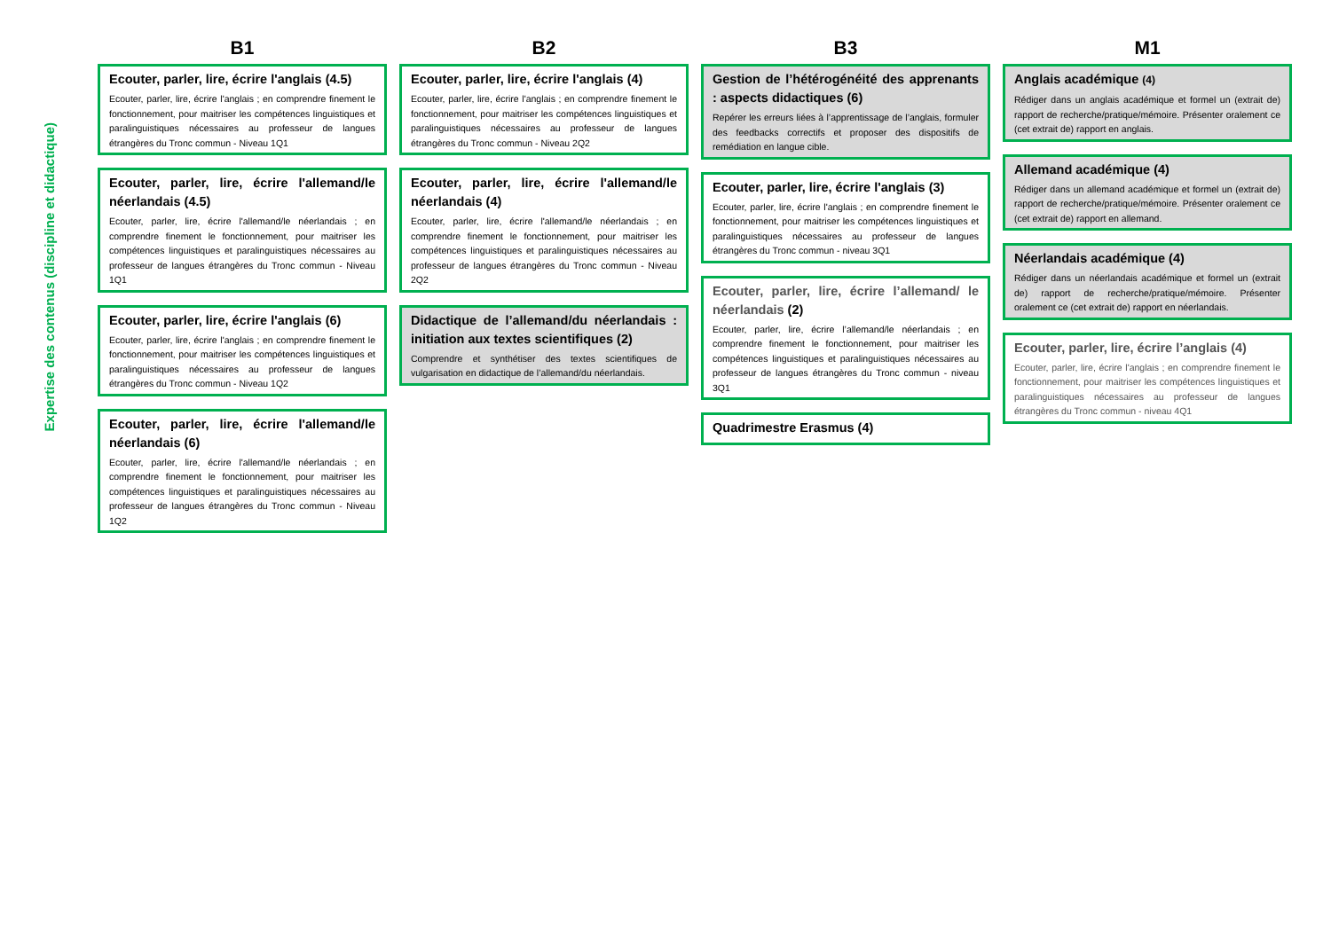Expertise des contenus (discipline et didactique)
B1
Ecouter, parler, lire, écrire l'anglais (4.5)
Ecouter, parler, lire, écrire l'anglais ; en comprendre finement le fonctionnement, pour maitriser les compétences linguistiques et paralinguistiques nécessaires au professeur de langues étrangères du Tronc commun - Niveau 1Q1
Ecouter, parler, lire, écrire l'allemand/le néerlandais (4.5)
Ecouter, parler, lire, écrire l'allemand/le néerlandais ; en comprendre finement le fonctionnement, pour maitriser les compétences linguistiques et paralinguistiques nécessaires au professeur de langues étrangères du Tronc commun - Niveau 1Q1
Ecouter, parler, lire, écrire l'anglais (6)
Ecouter, parler, lire, écrire l'anglais ; en comprendre finement le fonctionnement, pour maitriser les compétences linguistiques et paralinguistiques nécessaires au professeur de langues étrangères du Tronc commun - Niveau 1Q2
Ecouter, parler, lire, écrire l'allemand/le néerlandais (6)
Ecouter, parler, lire, écrire l'allemand/le néerlandais ; en comprendre finement le fonctionnement, pour maitriser les compétences linguistiques et paralinguistiques nécessaires au professeur de langues étrangères du Tronc commun - Niveau 1Q2
B2
Ecouter, parler, lire, écrire l'anglais (4)
Ecouter, parler, lire, écrire l'anglais ; en comprendre finement le fonctionnement, pour maitriser les compétences linguistiques et paralinguistiques nécessaires au professeur de langues étrangères du Tronc commun - Niveau 2Q2
Ecouter, parler, lire, écrire l'allemand/le néerlandais (4)
Ecouter, parler, lire, écrire l'allemand/le néerlandais ; en comprendre finement le fonctionnement, pour maitriser les compétences linguistiques et paralinguistiques nécessaires au professeur de langues étrangères du Tronc commun - Niveau 2Q2
Didactique de l’allemand/du néerlandais : initiation aux textes scientifiques (2)
Comprendre et synthétiser des textes scientifiques de vulgarisation en didactique de l’allemand/du néerlandais.
B3
Gestion de l’hétérogénéité des apprenants : aspects didactiques (6)
Repérer les erreurs liées à l’apprentissage de l’anglais, formuler des feedbacks correctifs et proposer des dispositifs de remédiation en langue cible.
Ecouter, parler, lire, écrire l'anglais (3)
Ecouter, parler, lire, écrire l'anglais ; en comprendre finement le fonctionnement, pour maitriser les compétences linguistiques et paralinguistiques nécessaires au professeur de langues étrangères du Tronc commun - niveau 3Q1
Ecouter, parler, lire, écrire l’allemand/ le néerlandais (2)
Ecouter, parler, lire, écrire l’allemand/le néerlandais ; en comprendre finement le fonctionnement, pour maitriser les compétences linguistiques et paralinguistiques nécessaires au professeur de langues étrangères du Tronc commun - niveau 3Q1
Quadrimestre Erasmus (4)
M1
Anglais académique (4)
Rédiger dans un anglais académique et formel un (extrait de) rapport de recherche/pratique/mémoire. Présenter oralement ce (cet extrait de) rapport en anglais.
Allemand académique (4)
Rédiger dans un allemand académique et formel un (extrait de) rapport de recherche/pratique/mémoire. Présenter oralement ce (cet extrait de) rapport en allemand.
Néerlandais académique (4)
Rédiger dans un néerlandais académique et formel un (extrait de) rapport de recherche/pratique/mémoire. Présenter oralement ce (cet extrait de) rapport en néerlandais.
Ecouter, parler, lire, écrire l’anglais (4)
Ecouter, parler, lire, écrire l'anglais ; en comprendre finement le fonctionnement, pour maitriser les compétences linguistiques et paralinguistiques nécessaires au professeur de langues étrangères du Tronc commun - niveau 4Q1